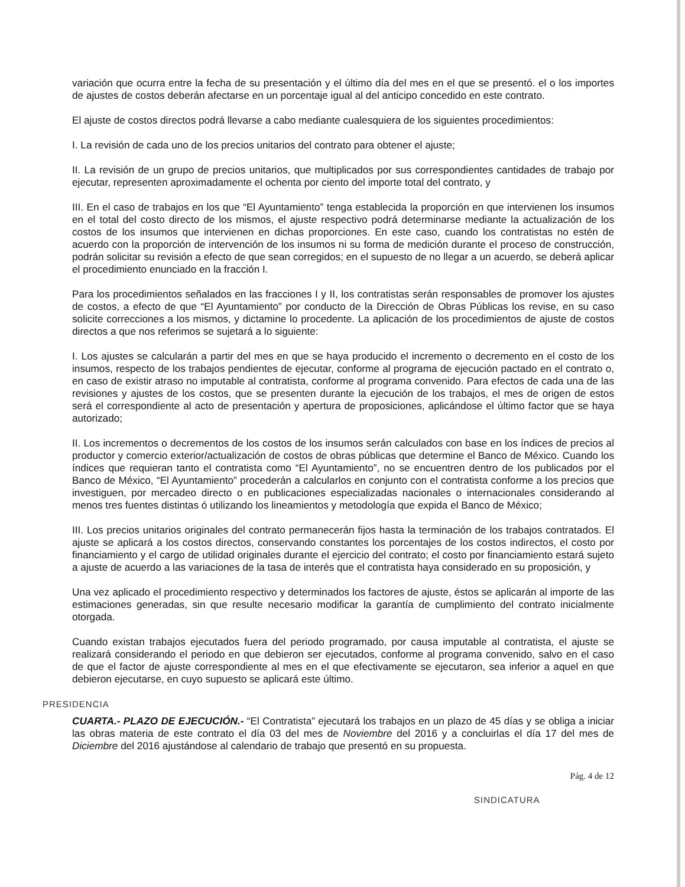variación que ocurra entre la fecha de su presentación y el último día del mes en el que se presentó. el o los importes de ajustes de costos deberán afectarse en un porcentaje igual al del anticipo concedido en este contrato.
El ajuste de costos directos podrá llevarse a cabo mediante cualesquiera de los siguientes procedimientos:
I. La revisión de cada uno de los precios unitarios del contrato para obtener el ajuste;
II. La revisión de un grupo de precios unitarios, que multiplicados por sus correspondientes cantidades de trabajo por ejecutar, representen aproximadamente el ochenta por ciento del importe total del contrato, y
III. En el caso de trabajos en los que “El Ayuntamiento” tenga establecida la proporción en que intervienen los insumos en el total del costo directo de los mismos, el ajuste respectivo podrá determinarse mediante la actualización de los costos de los insumos que intervienen en dichas proporciones. En este caso, cuando los contratistas no estén de acuerdo con la proporción de intervención de los insumos ni su forma de medición durante el proceso de construcción, podrán solicitar su revisión a efecto de que sean corregidos; en el supuesto de no llegar a un acuerdo, se deberá aplicar el procedimiento enunciado en la fracción I.
Para los procedimientos señalados en las fracciones I y II, los contratistas serán responsables de promover los ajustes de costos, a efecto de que “El Ayuntamiento” por conducto de la Dirección de Obras Públicas los revise, en su caso solicite correcciones a los mismos, y dictamine lo procedente. La aplicación de los procedimientos de ajuste de costos directos a que nos referimos se sujetará a lo siguiente:
I. Los ajustes se calcularán a partir del mes en que se haya producido el incremento o decremento en el costo de los insumos, respecto de los trabajos pendientes de ejecutar, conforme al programa de ejecución pactado en el contrato o, en caso de existir atraso no imputable al contratista, conforme al programa convenido. Para efectos de cada una de las revisiones y ajustes de los costos, que se presenten durante la ejecución de los trabajos, el mes de origen de estos será el correspondiente al acto de presentación y apertura de proposiciones, aplicándose el último factor que se haya autorizado;
II. Los incrementos o decrementos de los costos de los insumos serán calculados con base en los índices de precios al productor y comercio exterior/actualización de costos de obras públicas que determine el Banco de México. Cuando los índices que requieran tanto el contratista como “El Ayuntamiento”, no se encuentren dentro de los publicados por el Banco de México, “El Ayuntamiento” procederán a calcularlos en conjunto con el contratista conforme a los precios que investiguen, por mercadeo directo o en publicaciones especializadas nacionales o internacionales considerando al menos tres fuentes distintas ó utilizando los lineamientos y metodología que expida el Banco de México;
III. Los precios unitarios originales del contrato permanecerán fijos hasta la terminación de los trabajos contratados. El ajuste se aplicará a los costos directos, conservando constantes los porcentajes de los costos indirectos, el costo por financiamiento y el cargo de utilidad originales durante el ejercicio del contrato; el costo por financiamiento estará sujeto a ajuste de acuerdo a las variaciones de la tasa de interés que el contratista haya considerado en su proposición, y
Una vez aplicado el procedimiento respectivo y determinados los factores de ajuste, éstos se aplicarán al importe de las estimaciones generadas, sin que resulte necesario modificar la garantía de cumplimiento del contrato inicialmente otorgada.
Cuando existan trabajos ejecutados fuera del periodo programado, por causa imputable al contratista, el ajuste se realizará considerando el periodo en que debieron ser ejecutados, conforme al programa convenido, salvo en el caso de que el factor de ajuste correspondiente al mes en el que efectivamente se ejecutaron, sea inferior a aquel en que debieron ejecutarse, en cuyo supuesto se aplicará este último.
PRESIDENCIA
CUARTA.- PLAZO DE EJECUCIÓN.- “El Contratista” ejecutará los trabajos en un plazo de 45 días y se obliga a iniciar las obras materia de este contrato el día 03 del mes de Noviembre del 2016 y a concluirlas el día 17 del mes de Diciembre del 2016 ajustándose al calendario de trabajo que presentó en su propuesta.
SINDICATURA Pág. 4 de 12